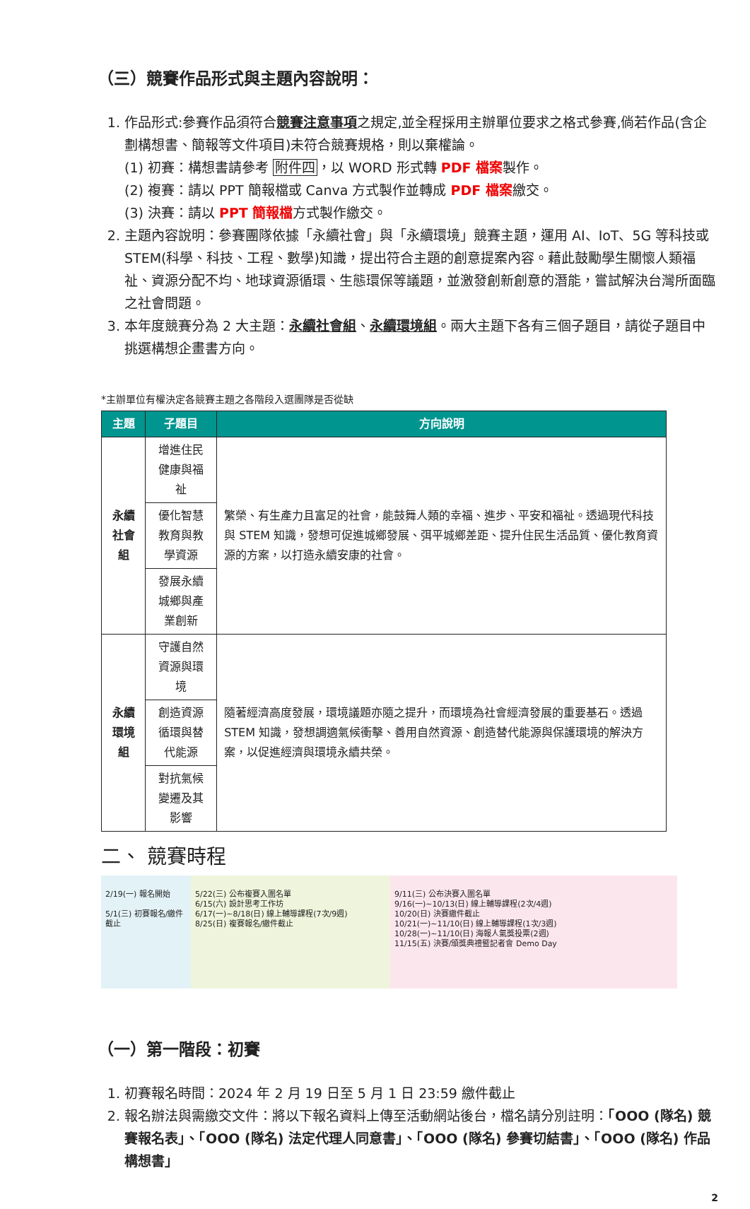（三）競賽作品形式與主題內容說明：
1. 作品形式:參賽作品須符合競賽注意事項之規定,並全程採用主辦單位要求之格式參賽,倘若作品(含企劃構想書、簡報等文件項目)未符合競賽規格，則以棄權論。
(1) 初賽：構想書請參考 附件四，以 WORD 形式轉 PDF 檔案製作。
(2) 複賽：請以 PPT 簡報檔或 Canva 方式製作並轉成 PDF 檔案繳交。
(3) 決賽：請以 PPT 簡報檔方式製作繳交。
2. 主題內容說明：參賽團隊依據「永續社會」與「永續環境」競賽主題，運用 AI、IoT、5G 等科技或 STEM(科學、科技、工程、數學)知識，提出符合主題的創意提案內容。藉此鼓勵學生關懷人類福祉、資源分配不均、地球資源循環、生態環保等議題，並激發創新創意的潛能，嘗試解決台灣所面臨之社會問題。
3. 本年度競賽分為 2 大主題：永續社會組、永續環境組。兩大主題下各有三個子題目，請從子題目中挑選構想企畫書方向。
*主辦單位有權決定各競賽主題之各階段入選團隊是否從缺
| 主題 | 子題目 | 方向說明 |
| --- | --- | --- |
| 永續社會組 | 增進住民健康與福祉 | 繁榮、有生產力且富足的社會，能鼓舞人類的幸福、進步、平安和福祉。透過現代科技與 STEM 知識，發想可促進城鄉發展、弭平城鄉差距、提升住民生活品質、優化教育資源的方案，以打造永續安康的社會。 |
| | 優化智慧教育與教學資源 | |
| | 發展永續城鄉與產業創新 | |
| 永續環境組 | 守護自然資源與環境 | 隨著經濟高度發展，環境議題亦隨之提升，而環境為社會經濟發展的重要基石。透過 STEM 知識，發想調適氣候衝擊、善用自然資源、創造替代能源與保護環境的解決方案，以促進經濟與環境永續共榮。 |
| | 創造資源循環與替代能源 | |
| | 對抗氣候變遷及其影響 | |
二、 競賽時程
2/19(一) 報名開始
5/1(三) 初賽報名/繳件截止
5/22(三) 公布複賽入圍名單
6/15(六) 設計思考工作坊
6/17(一)~8/18(日) 線上輔導課程(7次/9週)
8/25(日) 複賽報名/繳件截止
9/11(三) 公布決賽入圍名單
9/16(一)~10/13(日) 線上輔導課程(2次/4週)
10/20(日) 決賽繳件截止
10/21(一)~11/10(日) 線上輔導課程(1次/3週)
10/28(一)~11/10(日) 海報人氣獎投票(2週)
11/15(五) 決賽/頒獎典禮暨記者會 Demo Day
（一）第一階段：初賽
1. 初賽報名時間：2024 年 2 月 19 日至 5 月 1 日 23:59 繳件截止
2. 報名辦法與需繳交文件：將以下報名資料上傳至活動網站後台，檔名請分別註明：「OOO (隊名) 競賽報名表」、「OOO (隊名) 法定代理人同意書」、「OOO (隊名) 參賽切結書」、「OOO (隊名) 作品構想書」
2